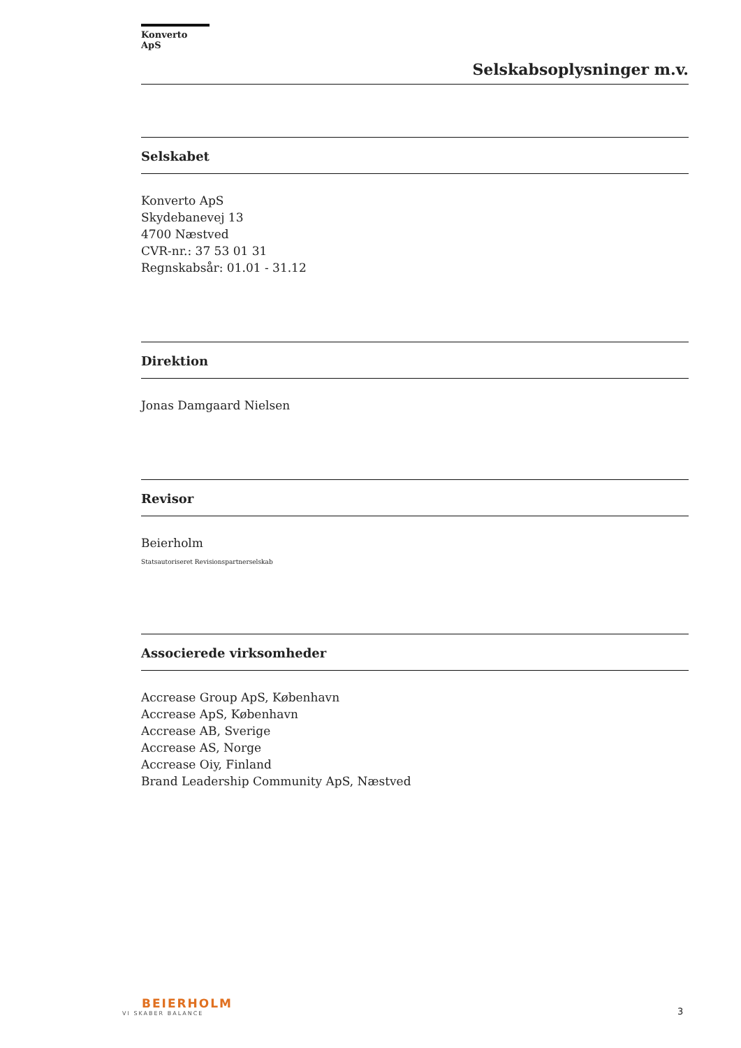Konverto ApS
Selskabsoplysninger m.v.
Selskabet
Konverto ApS
Skydebanevej 13
4700 Næstved
CVR-nr.: 37 53 01 31
Regnskabsår: 01.01 - 31.12
Direktion
Jonas Damgaard Nielsen
Revisor
Beierholm
Statsautoriseret Revisionspartnerselskab
Associerede virksomheder
Accrease Group ApS, København
Accrease ApS, København
Accrease AB, Sverige
Accrease AS, Norge
Accrease Oiy, Finland
Brand Leadership Community ApS, Næstved
BEIERHOLM
VI SKABER BALANCE
3